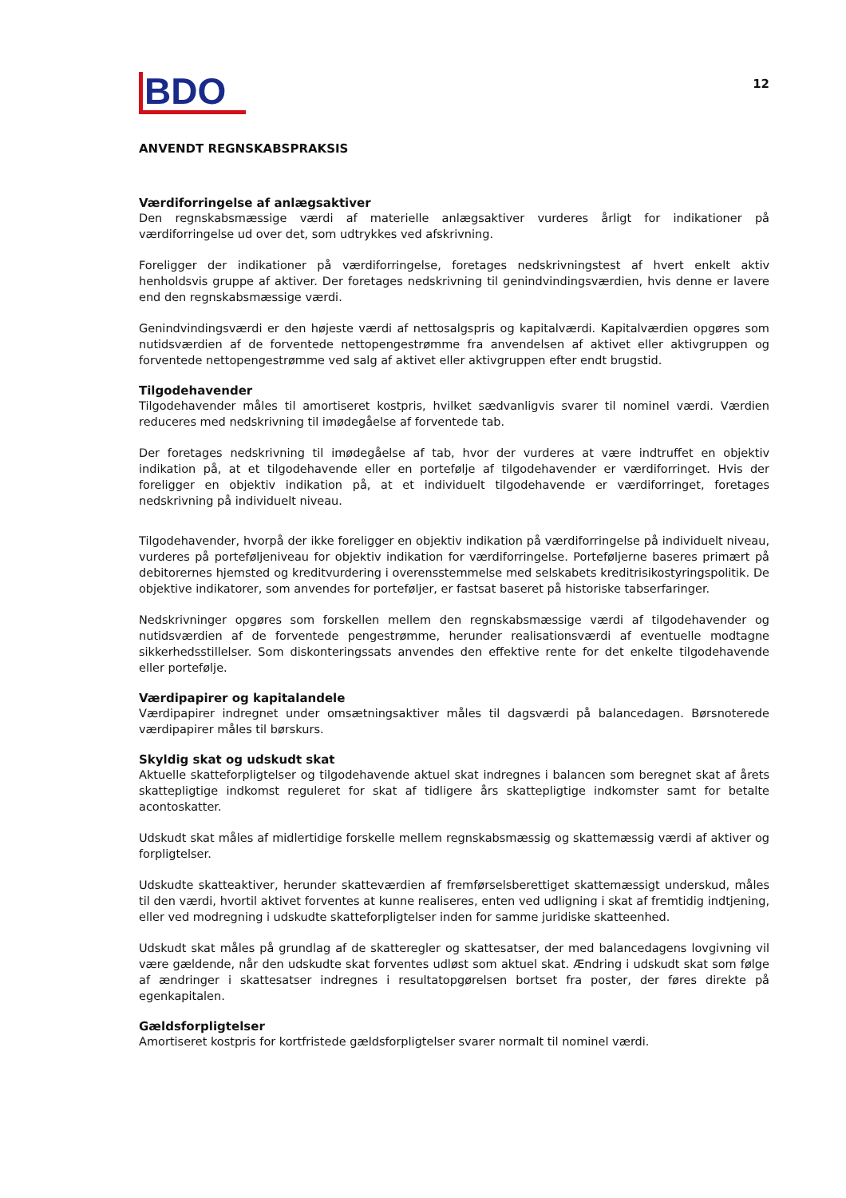BDO
12
ANVENDT REGNSKABSPRAKSIS
Værdiforringelse af anlægsaktiver
Den regnskabsmæssige værdi af materielle anlægsaktiver vurderes årligt for indikationer på værdiforringelse ud over det, som udtrykkes ved afskrivning.
Foreligger der indikationer på værdiforringelse, foretages nedskrivningstest af hvert enkelt aktiv henholdsvis gruppe af aktiver. Der foretages nedskrivning til genindvindingsværdien, hvis denne er lavere end den regnskabsmæssige værdi.
Genindvindingsværdi er den højeste værdi af nettosalgspris og kapitalværdi. Kapitalværdien opgøres som nutidsværdien af de forventede nettopengestrømme fra anvendelsen af aktivet eller aktivgruppen og forventede nettopengestrømme ved salg af aktivet eller aktivgruppen efter endt brugstid.
Tilgodehavender
Tilgodehavender måles til amortiseret kostpris, hvilket sædvanligvis svarer til nominel værdi. Værdien reduceres med nedskrivning til imødegåelse af forventede tab.
Der foretages nedskrivning til imødegåelse af tab, hvor der vurderes at være indtruffet en objektiv indikation på, at et tilgodehavende eller en portefølje af tilgodehavender er værdiforringet. Hvis der foreligger en objektiv indikation på, at et individuelt tilgodehavende er værdiforringet, foretages nedskrivning på individuelt niveau.
Tilgodehavender, hvorpå der ikke foreligger en objektiv indikation på værdiforringelse på individuelt niveau, vurderes på porteføljeniveau for objektiv indikation for værdiforringelse. Porteføljerne baseres primært på debitorernes hjemsted og kreditvurdering i overensstemmelse med selskabets kreditrisikostyringspolitik. De objektive indikatorer, som anvendes for porteføljer, er fastsat baseret på historiske tabserfaringer.
Nedskrivninger opgøres som forskellen mellem den regnskabsmæssige værdi af tilgodehavender og nutidsværdien af de forventede pengestrømme, herunder realisationsværdi af eventuelle modtagne sikkerhedsstillelser. Som diskonteringssats anvendes den effektive rente for det enkelte tilgodehavende eller portefølje.
Værdipapirer og kapitalandele
Værdipapirer indregnet under omsætningsaktiver måles til dagsværdi på balancedagen. Børsnoterede værdipapirer måles til børskurs.
Skyldig skat og udskudt skat
Aktuelle skatteforpligtelser og tilgodehavende aktuel skat indregnes i balancen som beregnet skat af årets skattepligtige indkomst reguleret for skat af tidligere års skattepligtige indkomster samt for betalte acontoskatter.
Udskudt skat måles af midlertidige forskelle mellem regnskabsmæssig og skattemæssig værdi af aktiver og forpligtelser.
Udskudte skatteaktiver, herunder skatteværdien af fremførselsberettiget skattemæssigt underskud, måles til den værdi, hvortil aktivet forventes at kunne realiseres, enten ved udligning i skat af fremtidig indtjening, eller ved modregning i udskudte skatteforpligtelser inden for samme juridiske skatteenhed.
Udskudt skat måles på grundlag af de skatteregler og skattesatser, der med balancedagens lovgivning vil være gældende, når den udskudte skat forventes udløst som aktuel skat. Ændring i udskudt skat som følge af ændringer i skattesatser indregnes i resultatopgørelsen bortset fra poster, der føres direkte på egenkapitalen.
Gældsforpligtelser
Amortiseret kostpris for kortfristede gældsforpligtelser svarer normalt til nominel værdi.